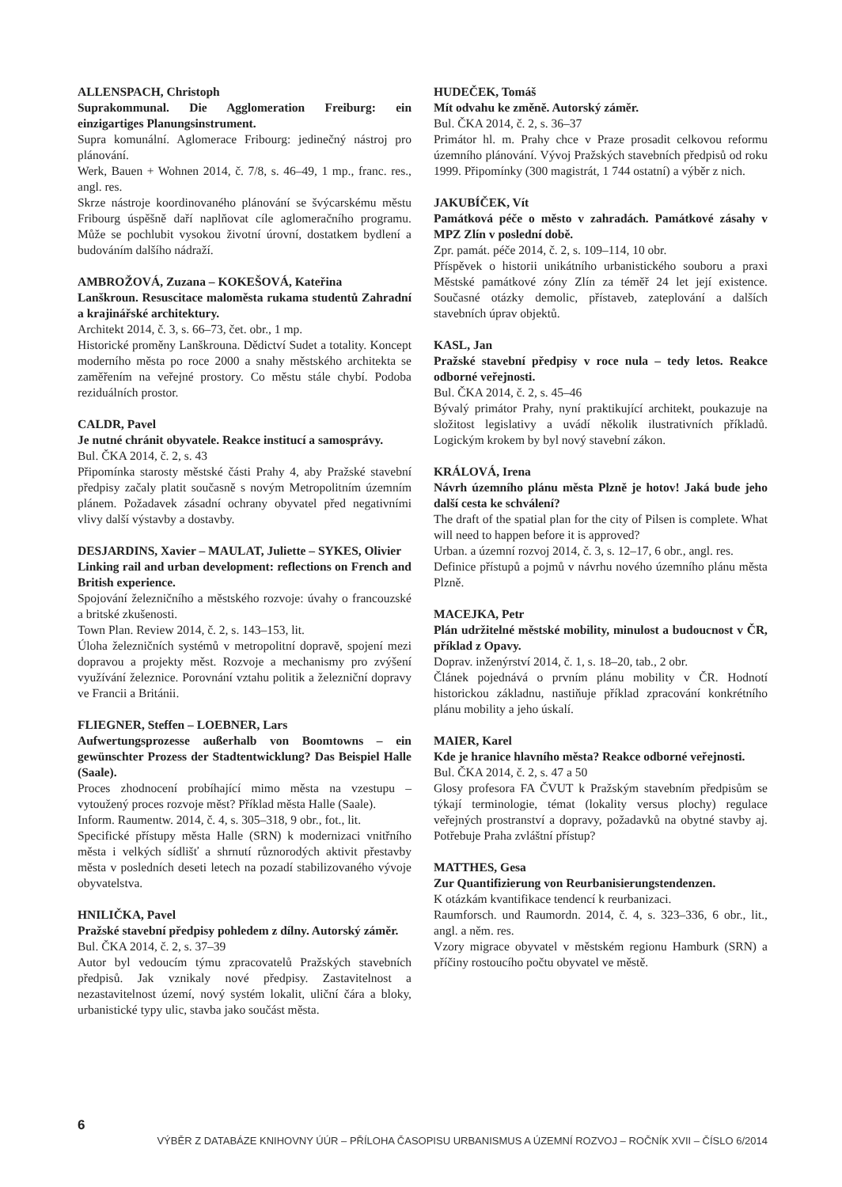ALLENSPACH, Christoph
Suprakommunal. Die Agglomeration Freiburg: ein einzigartiges Planungsinstrument.
Supra komunální. Aglomerace Fribourg: jedinečný nástroj pro plánování.
Werk, Bauen + Wohnen 2014, č. 7/8, s. 46–49, 1 mp., franc. res., angl. res.
Skrze nástroje koordinovaného plánování se švýcarskému městu Fribourg úspěšně daří naplňovat cíle aglomeračního programu. Může se pochlubit vysokou životní úrovní, dostatkem bydlení a budováním dalšího nádraží.
AMBROŽOVÁ, Zuzana – KOKEŠOVÁ, Kateřina
Lanškroun. Resuscitace maloměsta rukama studentů Zahradní a krajinářské architektury.
Architekt 2014, č. 3, s. 66–73, čet. obr., 1 mp.
Historické proměny Lanškrouna. Dědictví Sudet a totality. Koncept moderního města po roce 2000 a snahy městského architekta se zaměřením na veřejné prostory. Co městu stále chybí. Podoba reziduálních prostor.
CALDR, Pavel
Je nutné chránit obyvatele. Reakce institucí a samosprávy.
Bul. ČKA 2014, č. 2, s. 43
Připomínka starosty městské části Prahy 4, aby Pražské stavební předpisy začaly platit současně s novým Metropolitním územním plánem. Požadavek zásadní ochrany obyvatel před negativními vlivy další výstavby a dostavby.
DESJARDINS, Xavier – MAULAT, Juliette – SYKES, Olivier
Linking rail and urban development: reflections on French and British experience.
Spojování železničního a městského rozvoje: úvahy o francouzské a britské zkušenosti.
Town Plan. Review 2014, č. 2, s. 143–153, lit.
Úloha železničních systémů v metropolitní dopravě, spojení mezi dopravou a projekty měst. Rozvoje a mechanismy pro zvýšení využívání železnice. Porovnání vztahu politik a železniční dopravy ve Francii a Británii.
FLIEGNER, Steffen – LOEBNER, Lars
Aufwertungsprozesse außerhalb von Boomtowns – ein gewünschter Prozess der Stadtentwicklung? Das Beispiel Halle (Saale).
Proces zhodnocení probíhající mimo města na vzestupu – vytoužený proces rozvoje měst? Příklad města Halle (Saale).
Inform. Raumentw. 2014, č. 4, s. 305–318, 9 obr., fot., lit.
Specifické přístupy města Halle (SRN) k modernizaci vnitřního města i velkých sídlišť a shrnutí různorodých aktivit přestavby města v posledních deseti letech na pozadí stabilizovaného vývoje obyvatelstva.
HNILIČKA, Pavel
Pražské stavební předpisy pohledem z dílny. Autorský záměr.
Bul. ČKA 2014, č. 2, s. 37–39
Autor byl vedoucím týmu zpracovatelů Pražských stavebních předpisů. Jak vznikaly nové předpisy. Zastavitelnost a nezastavitelnost území, nový systém lokalit, uliční čára a bloky, urbanistické typy ulic, stavba jako součást města.
HUDEČEK, Tomáš
Mít odvahu ke změně. Autorský záměr.
Bul. ČKA 2014, č. 2, s. 36–37
Primátor hl. m. Prahy chce v Praze prosadit celkovou reformu územního plánování. Vývoj Pražských stavebních předpisů od roku 1999. Připomínky (300 magistrát, 1 744 ostatní) a výběr z nich.
JAKUBÍČEK, Vít
Památková péče o město v zahradách. Památkové zásahy v MPZ Zlín v poslední době.
Zpr. památ. péče 2014, č. 2, s. 109–114, 10 obr.
Příspěvek o historii unikátního urbanistického souboru a praxi Městské památkové zóny Zlín za téměř 24 let její existence. Současné otázky demolic, přístaveb, zateplování a dalších stavebních úprav objektů.
KASL, Jan
Pražské stavební předpisy v roce nula – tedy letos. Reakce odborné veřejnosti.
Bul. ČKA 2014, č. 2, s. 45–46
Bývalý primátor Prahy, nyní praktikující architekt, poukazuje na složitost legislativy a uvádí několik ilustrativních příkladů. Logickým krokem by byl nový stavební zákon.
KRÁLOVÁ, Irena
Návrh územního plánu města Plzně je hotov! Jaká bude jeho další cesta ke schválení?
The draft of the spatial plan for the city of Pilsen is complete. What will need to happen before it is approved?
Urban. a územní rozvoj 2014, č. 3, s. 12–17, 6 obr., angl. res.
Definice přístupů a pojmů v návrhu nového územního plánu města Plzně.
MACEJKA, Petr
Plán udržitelné městské mobility, minulost a budoucnost v ČR, příklad z Opavy.
Doprav. inženýrství 2014, č. 1, s. 18–20, tab., 2 obr.
Článek pojednává o prvním plánu mobility v ČR. Hodnotí historickou základnu, nastiňuje příklad zpracování konkrétního plánu mobility a jeho úskalí.
MAIER, Karel
Kde je hranice hlavního města? Reakce odborné veřejnosti.
Bul. ČKA 2014, č. 2, s. 47 a 50
Glosy profesora FA ČVUT k Pražským stavebním předpisům se týkají terminologie, témat (lokality versus plochy) regulace veřejných prostranství a dopravy, požadavků na obytné stavby aj. Potřebuje Praha zvláštní přístup?
MATTHES, Gesa
Zur Quantifizierung von Reurbanisierungstendenzen.
K otázkám kvantifikace tendencí k reurbanizaci.
Raumforsch. und Raumordn. 2014, č. 4, s. 323–336, 6 obr., lit., angl. a něm. res.
Vzory migrace obyvatel v městském regionu Hamburk (SRN) a příčiny rostoucího počtu obyvatel ve městě.
6
VÝBĚR Z DATABÁZE KNIHOVNY ÚÚR – PŘÍLOHA ČASOPISU URBANISMUS A ÚZEMNÍ ROZVOJ – ROČNÍK XVII – ČÍSLO 6/2014